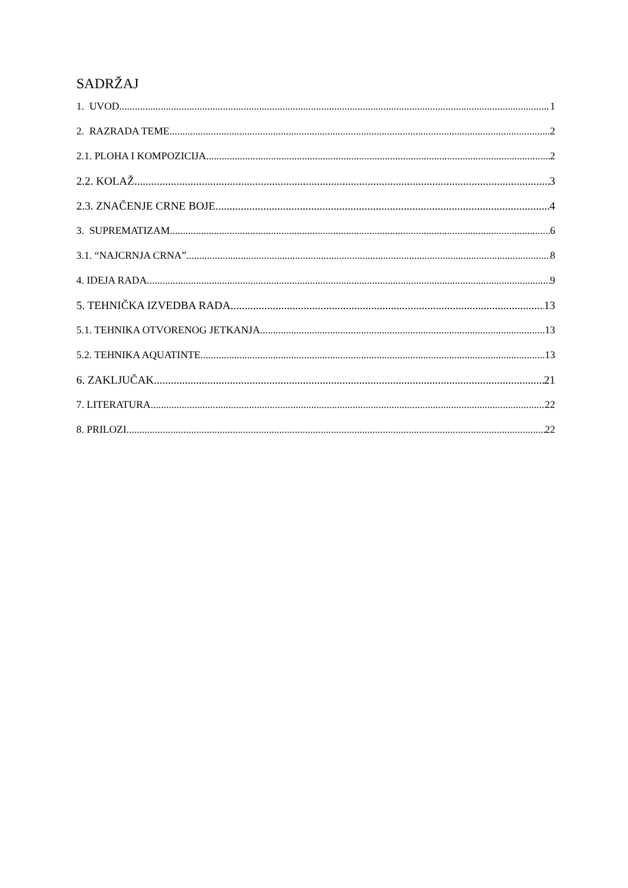SADRŽAJ
1. UVOD 1
2. RAZRADA TEME 2
2.1. PLOHA I KOMPOZICIJA 2
2.2. KOLAŽ 3
2.3. ZNAČENJE CRNE BOJE 4
3. SUPREMATIZAM 6
3.1. “NAJCRNJA CRNA” 8
4. IDEJA RADA 9
5. TEHNIČKA IZVEDBA RADA 13
5.1. TEHNIKA OTVORENOG JETKANJA 13
5.2. TEHNIKA AQUATINTE 13
6. ZAKLJUČAK 21
7. LITERATURA 22
8. PRILOZI 22